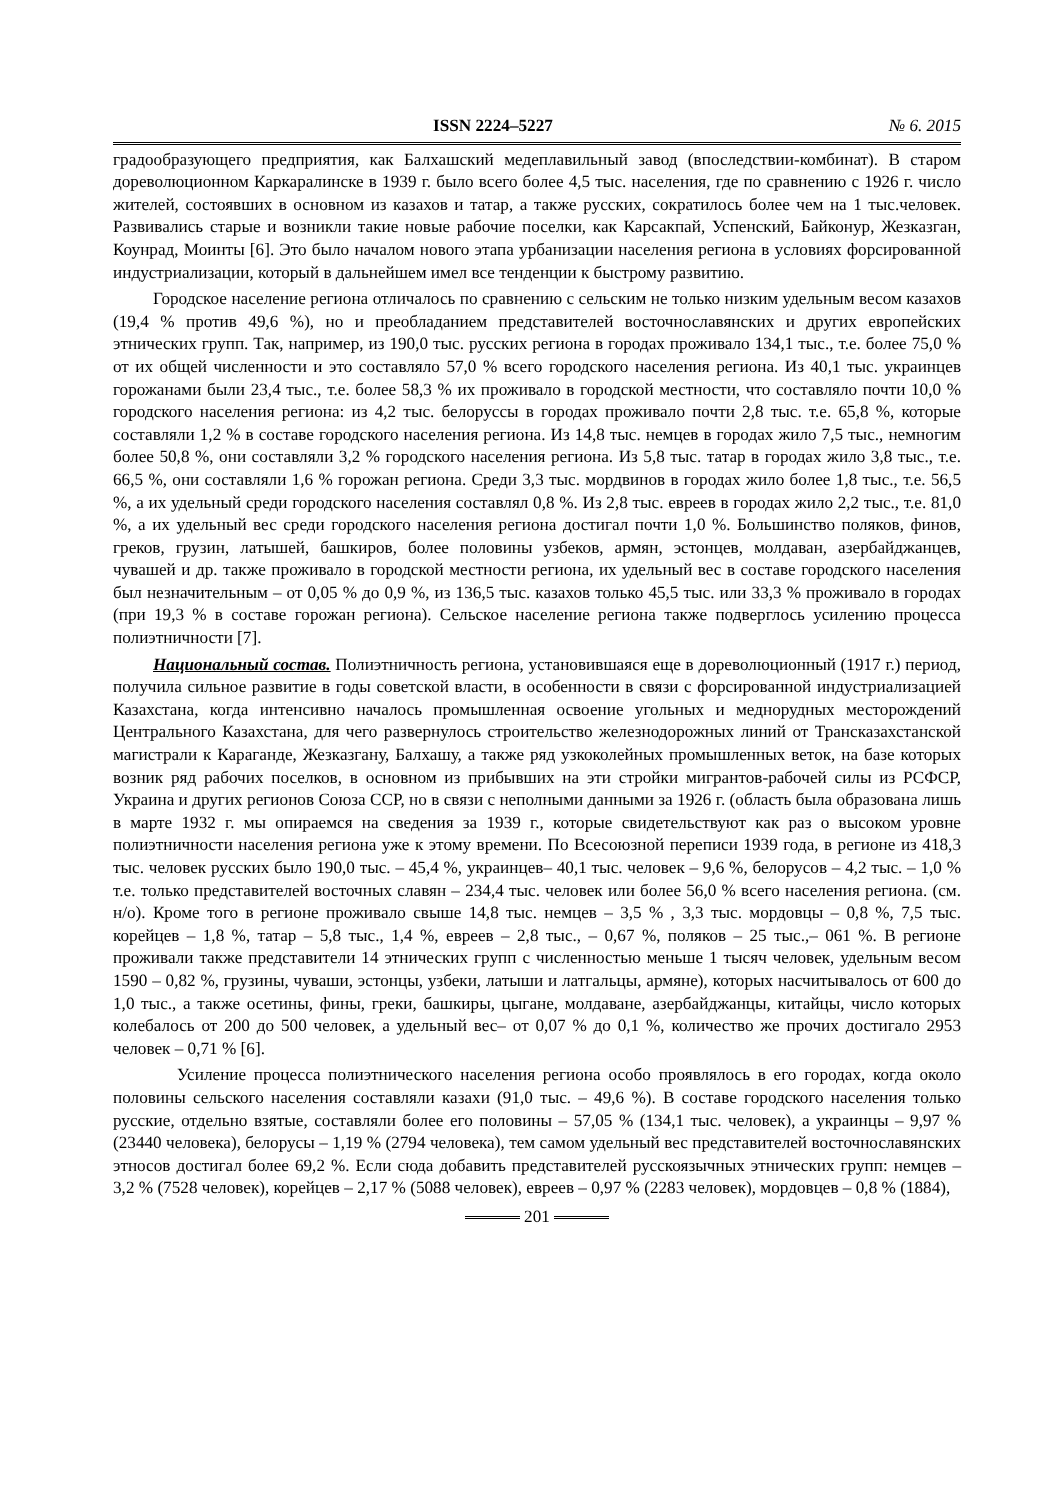ISSN 2224–5227 № 6. 2015
градообразующего предприятия, как Балхашский медеплавильный завод (впоследствии-комбинат). В старом дореволюционном Каркаралинске в 1939 г. было всего более 4,5 тыс. населения, где по сравнению с 1926 г. число жителей, состоявших в основном из казахов и татар, а также русских, сократилось более чем на 1 тыс.человек. Развивались старые и возникли такие новые рабочие поселки, как Карсакпай, Успенский, Байконур, Жезказган, Коунрад, Моинты [6]. Это было началом нового этапа урбанизации населения региона в условиях форсированной индустриализации, который в дальнейшем имел все тенденции к быстрому развитию.
Городское население региона отличалось по сравнению с сельским не только низким удельным весом казахов (19,4 % против 49,6 %), но и преобладанием представителей восточнославянских и других европейских этнических групп. Так, например, из 190,0 тыс. русских региона в городах проживало 134,1 тыс., т.е. более 75,0 % от их общей численности и это составляло 57,0 % всего городского населения региона. Из 40,1 тыс. украинцев горожанами были 23,4 тыс., т.е. более 58,3 % их проживало в городской местности, что составляло почти 10,0 % городского населения региона: из 4,2 тыс. белоруссы в городах проживало почти 2,8 тыс. т.е. 65,8 %, которые составляли 1,2 % в составе городского населения региона. Из 14,8 тыс. немцев в городах жило 7,5 тыс., немногим более 50,8 %, они составляли 3,2 % городского населения региона. Из 5,8 тыс. татар в городах жило 3,8 тыс., т.е. 66,5 %, они составляли 1,6 % горожан региона. Среди 3,3 тыс. мордвинов в городах жило более 1,8 тыс., т.е. 56,5 %, а их удельный среди городского населения составлял 0,8 %. Из 2,8 тыс. евреев в городах жило 2,2 тыс., т.е. 81,0 %, а их удельный вес среди городского населения региона достигал почти 1,0 %. Большинство поляков, финов, греков, грузин, латышей, башкиров, более половины узбеков, армян, эстонцев, молдаван, азербайджанцев, чувашей и др. также проживало в городской местности региона, их удельный вес в составе городского населения был незначительным – от 0,05 % до 0,9 %, из 136,5 тыс. казахов только 45,5 тыс. или 33,3 % проживало в городах (при 19,3 % в составе горожан региона). Сельское население региона также подверглось усилению процесса полиэтничности [7].
Национальный состав. Полиэтничность региона, установившаяся еще в дореволюционный (1917 г.) период, получила сильное развитие в годы советской власти, в особенности в связи с форсированной индустриализацией Казахстана, когда интенсивно началось промышленная освоение угольных и меднорудных месторождений Центрального Казахстана, для чего развернулось строительство железнодорожных линий от Трансказахстанской магистрали к Караганде, Жезказгану, Балхашу, а также ряд узкоколейных промышленных веток, на базе которых возник ряд рабочих поселков, в основном из прибывших на эти стройки мигрантов-рабочей силы из РСФСР, Украина и других регионов Союза ССР, но в связи с неполными данными за 1926 г. (область была образована лишь в марте 1932 г. мы опираемся на сведения за 1939 г., которые свидетельствуют как раз о высоком уровне полиэтничности населения региона уже к этому времени. По Всесоюзной переписи 1939 года, в регионе из 418,3 тыс. человек русских было 190,0 тыс. – 45,4 %, украинцев– 40,1 тыс. человек – 9,6 %, белорусов – 4,2 тыс. – 1,0 % т.е. только представителей восточных славян – 234,4 тыс. человек или более 56,0 % всего населения региона. (см. н/о). Кроме того в регионе проживало свыше 14,8 тыс. немцев – 3,5 % , 3,3 тыс. мордовцы – 0,8 %, 7,5 тыс. корейцев – 1,8 %, татар – 5,8 тыс., 1,4 %, евреев – 2,8 тыс., – 0,67 %, поляков – 25 тыс.,– 061 %. В регионе проживали также представители 14 этнических групп с численностью меньше 1 тысяч человек, удельным весом 1590 – 0,82 %, грузины, чуваши, эстонцы, узбеки, латыши и латгальцы, армяне), которых насчитывалось от 600 до 1,0 тыс., а также осетины, фины, греки, башкиры, цыгане, молдаване, азербайджанцы, китайцы, число которых колебалось от 200 до 500 человек, а удельный вес– от 0,07 % до 0,1 %, количество же прочих достигало 2953 человек – 0,71 % [6].
Усиление процесса полиэтнического населения региона особо проявлялось в его городах, когда около половины сельского населения составляли казахи (91,0 тыс. – 49,6 %). В составе городского населения только русские, отдельно взятые, составляли более его половины – 57,05 % (134,1 тыс. человек), а украинцы – 9,97 % (23440 человека), белорусы – 1,19 % (2794 человека), тем самом удельный вес представителей восточнославянских этносов достигал более 69,2 %. Если сюда добавить представителей русскоязычных этнических групп: немцев – 3,2 % (7528 человек), корейцев – 2,17 % (5088 человек), евреев – 0,97 % (2283 человек), мордовцев – 0,8 % (1884),
201